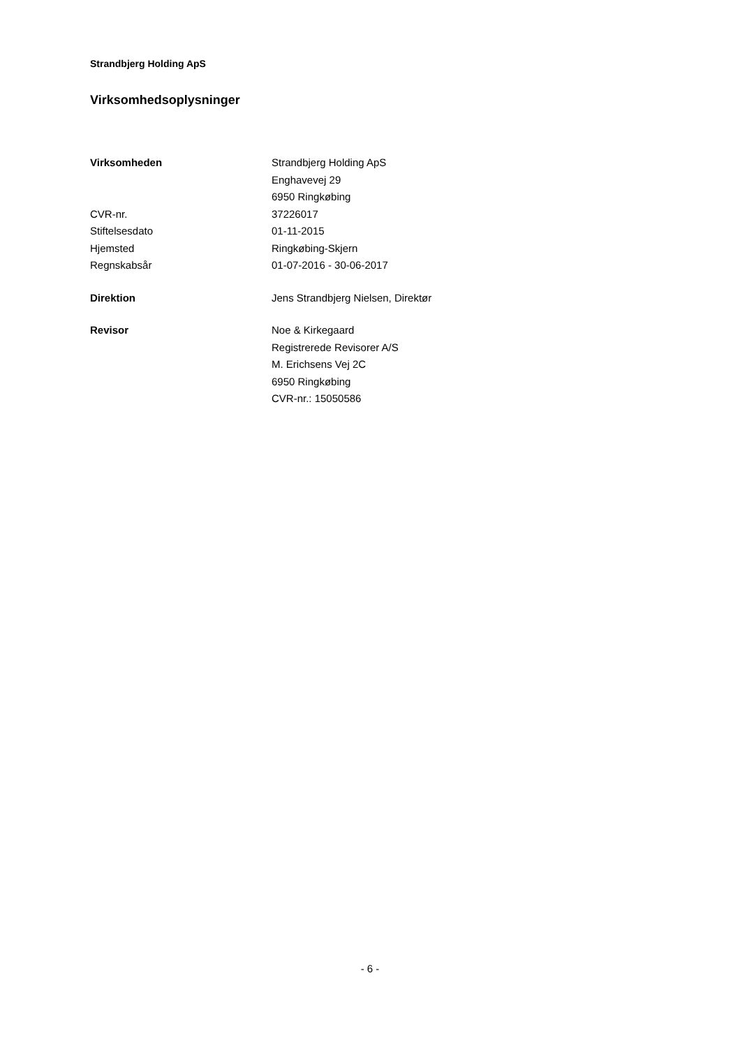Strandbjerg Holding ApS
Virksomhedsoplysninger
Virksomheden Strandbjerg Holding ApS
Enghavevej 29
6950 Ringkøbing
CVR-nr. 37226017
Stiftelsesdato 01-11-2015
Hjemsted Ringkøbing-Skjern
Regnskabsår 01-07-2016 - 30-06-2017
Direktion Jens Strandbjerg Nielsen, Direktør
Revisor Noe & Kirkegaard
Registrerede Revisorer A/S
M. Erichsens Vej 2C
6950 Ringkøbing
CVR-nr.: 15050586
- 6 -